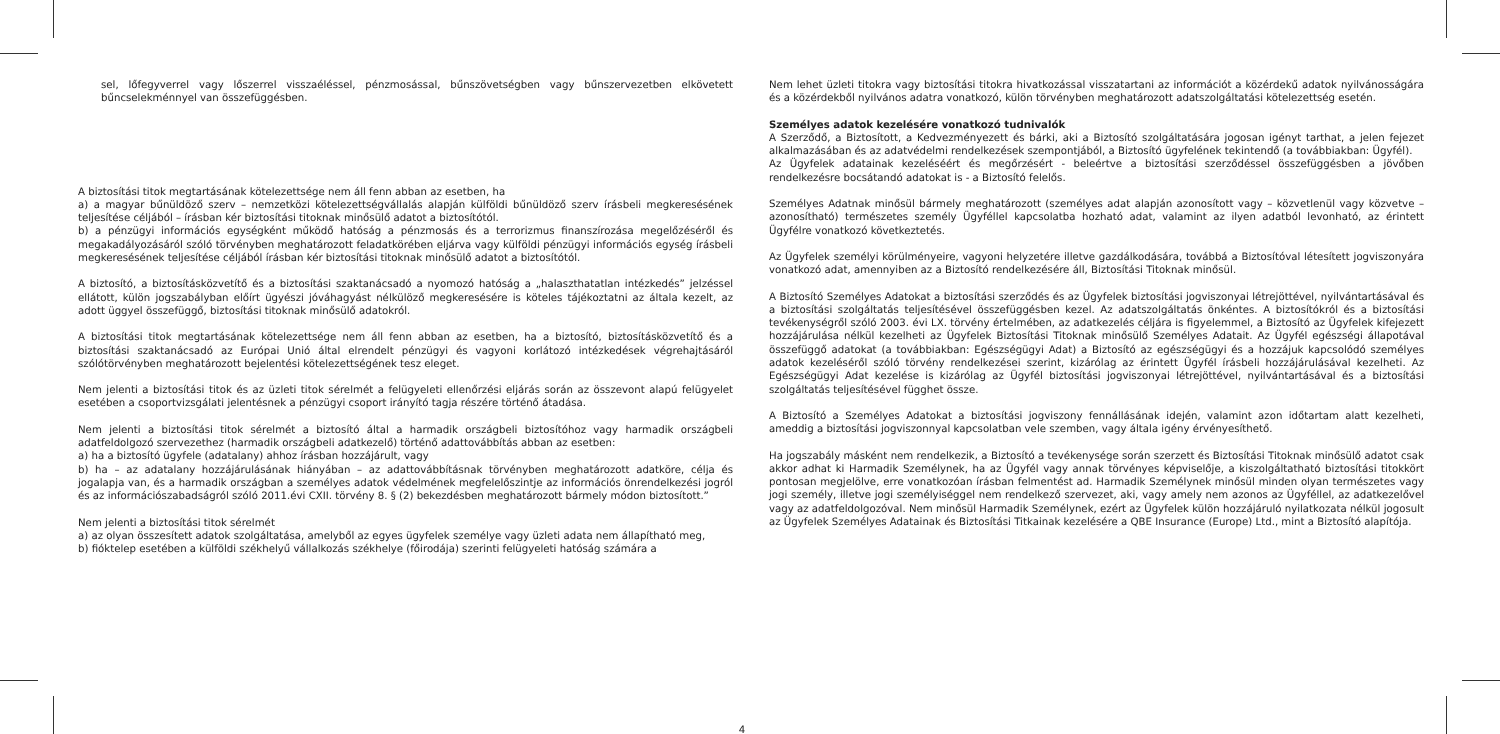sel, lőfegyverrel vagy lőszerrel visszaéléssel, pénzmosással, bűnszövetségben vagy bűnszervezetben elkövetett bűncselekménnyel van összefüggésben.
A biztosítási titok megtartásának kötelezettsége nem áll fenn abban az esetben, ha
a) a magyar bűnüldöző szerv – nemzetközi kötelezettségvállalás alapján külföldi bűnüldöző szerv írásbeli megkeresésének teljesítése céljából – írásban kér biztosítási titoknak minősülő adatot a biztosítótól.
b) a pénzügyi információs egységként működő hatóság a pénzmosás és a terrorizmus finanszírozása megelőzéséről és megakadályozásáról szóló törvényben meghatározott feladatkörében eljárva vagy külföldi pénzügyi információs egység írásbeli megkeresésének teljesítése céljából írásban kér biztosítási titoknak minősülő adatot a biztosítótól.
A biztosító, a biztosításközvetítő és a biztosítási szaktanácsadó a nyomozó hatóság a „halaszthatatlan intézkedés” jelzéssel ellátott, külön jogszabályban előírt ügyészi jóváhagyást nélkülöző megkeresésére is köteles tájékoztatni az általa kezelt, az adott üggyel összefüggő, biztosítási titoknak minősülő adatokról.
A biztosítási titok megtartásának kötelezettsége nem áll fenn abban az esetben, ha a biztosító, biztosításközvetítő és a biztosítási szaktanácsadó az Európai Unió által elrendelt pénzügyi és vagyoni korlátozó intézkedések végrehajtásáról szólótörvényben meghatározott bejelentési kötelezettségének tesz eleget.
Nem jelenti a biztosítási titok és az üzleti titok sérelmét a felügyeleti ellenőrzési eljárás során az összevont alapú felügyelet esetében a csoportvizsgálati jelentésnek a pénzügyi csoport irányító tagja részére történő átadása.
Nem jelenti a biztosítási titok sérelmét a biztosító által a harmadik országbeli biztosítóhoz vagy harmadik országbeli adatfeldolgozó szervezethez (harmadik országbeli adatkezelő) történő adattovábbítás abban az esetben:
a) ha a biztosító ügyfele (adatalany) ahhoz írásban hozzájárult, vagy
b) ha – az adatalany hozzájárulásának hiányában – az adattovábbításnak törvényben meghatározott adatköre, célja és jogalapja van, és a harmadik országban a személyes adatok védelmének megfelelőszintje az információs önrendelkezési jogról és az információszabadságról szóló 2011.évi CXII. törvény 8. § (2) bekezdésben meghatározott bármely módon biztosított.”
Nem jelenti a biztosítási titok sérelmét
a) az olyan összesített adatok szolgáltatása, amelyből az egyes ügyfelek személye vagy üzleti adata nem állapítható meg,
b) fióktelep esetében a külföldi székhelyű vállalkozás székhelye (főirodája) szerinti felügyeleti hatóság számára a
4
Nem lehet üzleti titokra vagy biztosítási titokra hivatkozással visszatartani az információt a közérdekű adatok nyilvánosságára és a közérdekből nyilvános adatra vonatkozó, külön törvényben meghatározott adatszolgáltatási kötelezettség esetén.
Személyes adatok kezelésére vonatkozó tudnivalók
A Szerződő, a Biztosított, a Kedvezményezett és bárki, aki a Biztosító szolgáltatására jogosan igényt tarthat, a jelen fejezet alkalmazásában és az adatvédelmi rendelkezések szempontjából, a Biztosító ügyfelének tekintendő (a továbbiakban: Ügyfél).
Az Ügyfelek adatainak kezeléséért és megőrzésért - beleértve a biztosítási szerződéssel összefüggésben a jövőben rendelkezésre bocsátandó adatokat is - a Biztosító felelős.
Személyes Adatnak minősül bármely meghatározott (személyes adat alapján azonosított vagy – közvetlenül vagy közvetve – azonosítható) természetes személy Ügyféllel kapcsolatba hozható adat, valamint az ilyen adatból levonható, az érintett Ügyfélre vonatkozó következtetés.
Az Ügyfelek személyi körülményeire, vagyoni helyzetére illetve gazdálkodására, továbbá a Biztosítóval létesített jogviszonyára vonatkozó adat, amennyiben az a Biztosító rendelkezésére áll, Biztosítási Titoknak minősül.
A Biztosító Személyes Adatokat a biztosítási szerződés és az Ügyfelek biztosítási jogviszonyai létrejöttével, nyilvántartásával és a biztosítási szolgáltatás teljesítésével összefüggésben kezel. Az adatszolgáltatás önkéntes. A biztosítókról és a biztosítási tevékenységről szóló 2003. évi LX. törvény értelmében, az adatkezelés céljára is figyelemmel, a Biztosító az Ügyfelek kifejezett hozzájárulása nélkül kezelheti az Ügyfelek Biztosítási Titoknak minősülő Személyes Adatait. Az Ügyfél egészségi állapotával összefüggő adatokat (a továbbiakban: Egészségügyi Adat) a Biztosító az egészségügyi és a hozzájuk kapcsolódó személyes adatok kezeléséről szóló törvény rendelkezései szerint, kizárólag az érintett Ügyfél írásbeli hozzájárulásával kezelheti. Az Egészségügyi Adat kezelése is kizárólag az Ügyfél biztosítási jogviszonyai létrejöttével, nyilvántartásával és a biztosítási szolgáltatás teljesítésével függhet össze.
A Biztosító a Személyes Adatokat a biztosítási jogviszony fennállásának idején, valamint azon időtartam alatt kezelheti, ameddig a biztosítási jogviszonnyal kapcsolatban vele szemben, vagy általa igény érvényesíthető.
Ha jogszabály másként nem rendelkezik, a Biztosító a tevékenysége során szerzett és Biztosítási Titoknak minősülő adatot csak akkor adhat ki Harmadik Személynek, ha az Ügyfél vagy annak törvényes képviselője, a kiszolgáltatható biztosítási titokkört pontosan megjelölve, erre vonatkozóan írásban felmentést ad. Harmadik Személynek minősül minden olyan természetes vagy jogi személy, illetve jogi személyiséggel nem rendelkező szervezet, aki, vagy amely nem azonos az Ügyféllel, az adatkezelővel vagy az adatfeldolgozóval. Nem minősül Harmadik Személynek, ezért az Ügyfelek külön hozzájáruló nyilatkozata nélkül jogosult az Ügyfelek Személyes Adatainak és Biztosítási Titkainak kezelésére a QBE Insurance (Europe) Ltd., mint a Biztosító alapítója.